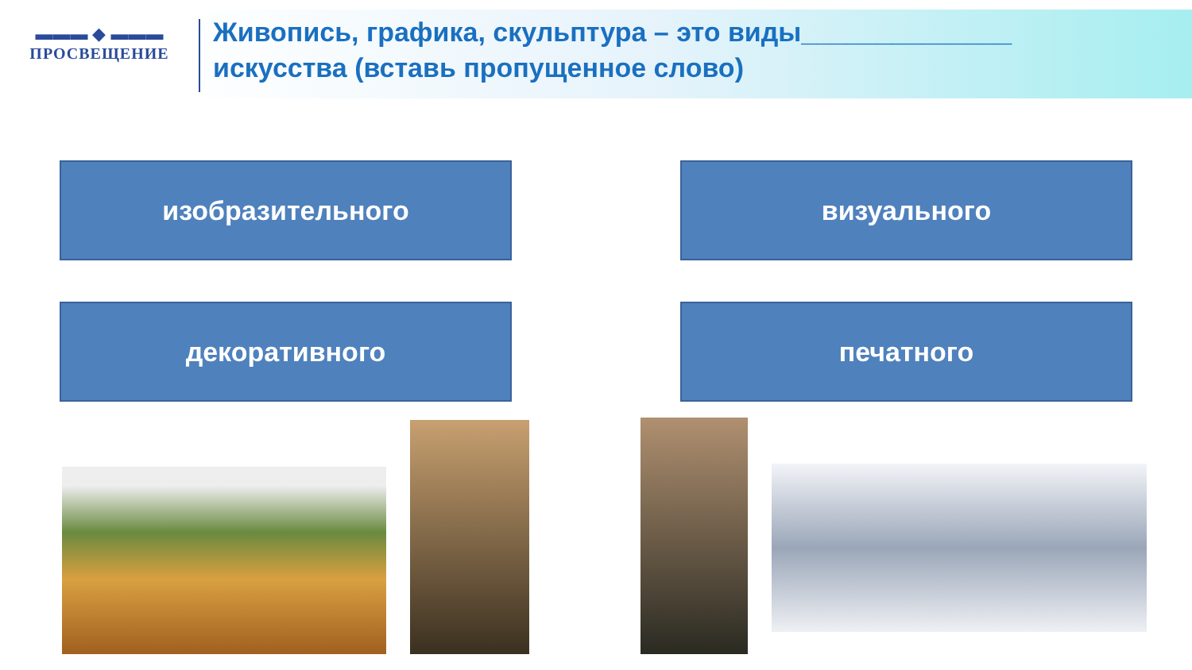▬▬▬ ◆ ▬▬▬
ПРОСВЕЩЕНИЕ
Живопись, графика, скульптура – это виды______________
искусства (вставь пропущенное слово)
изобразительного визуального
декоративного печатного